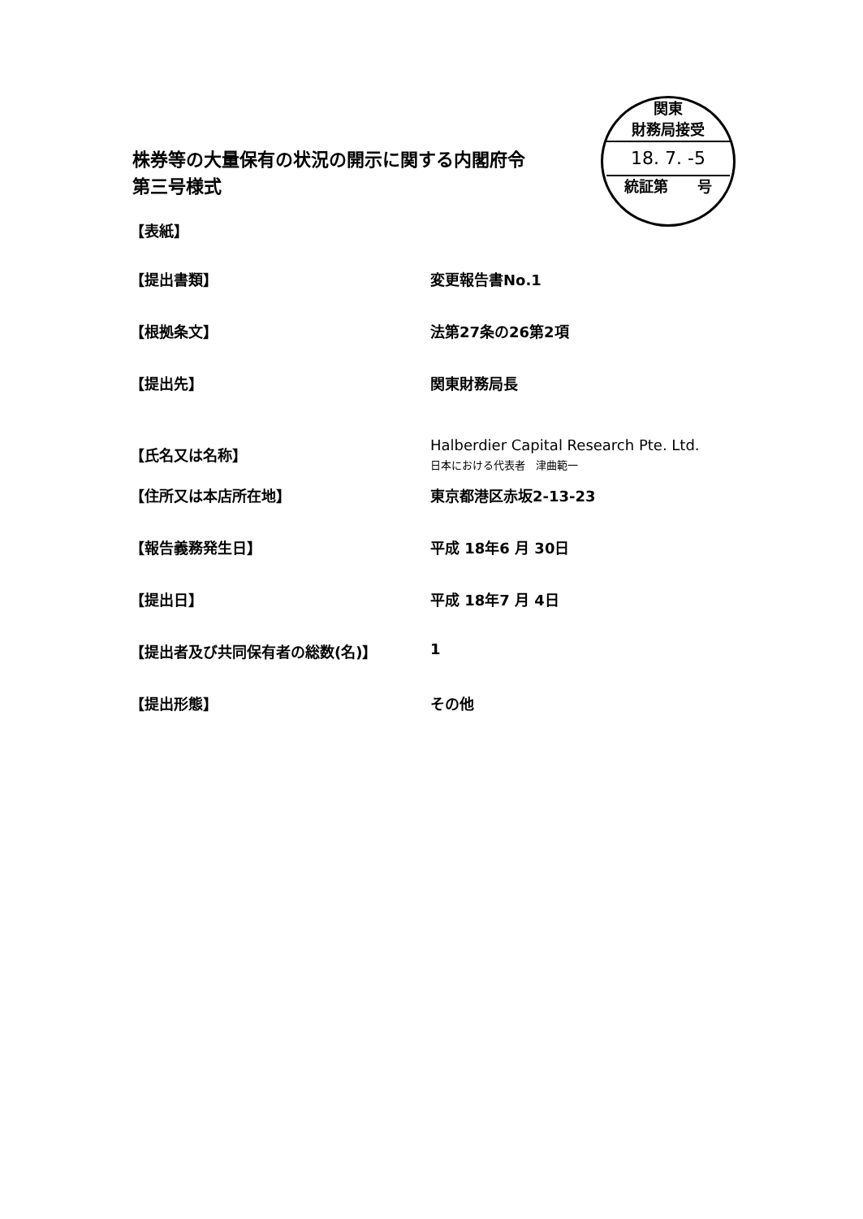株券等の大量保有の状況の開示に関する内閣府令
第三号様式
関東
財務局接受
18. 7. -5
統証第　　号
【表紙】
【提出書類】 変更報告書No.1
【根拠条文】 法第27条の26第2項
【提出先】 関東財務局長
【氏名又は名称】
Halberdier Capital Research Pte. Ltd.
日本における代表者　津曲範一
【住所又は本店所在地】 東京都港区赤坂2-13-23
【報告義務発生日】 平成 18年6 月 30日
【提出日】 平成 18年7 月 4日
【提出者及び共同保有者の総数(名)】 1
【提出形態】 その他